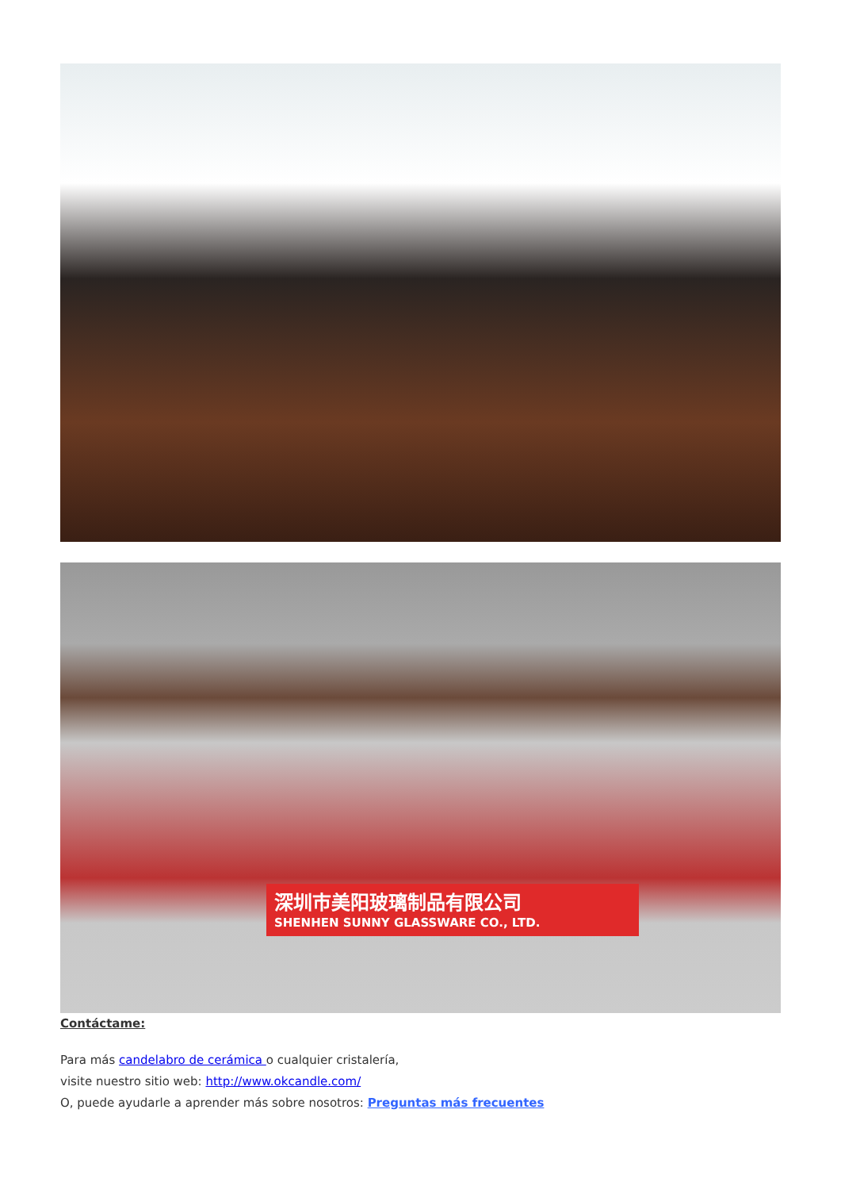深圳市美阳玻璃制品有限公司
SHENHEN SUNNY GLASSWARE CO., LTD.
Contáctame:
Para más candelabro de cerámica o cualquier cristalería,
visite nuestro sitio web: http://www.okcandle.com/
O, puede ayudarle a aprender más sobre nosotros: Preguntas más frecuentes